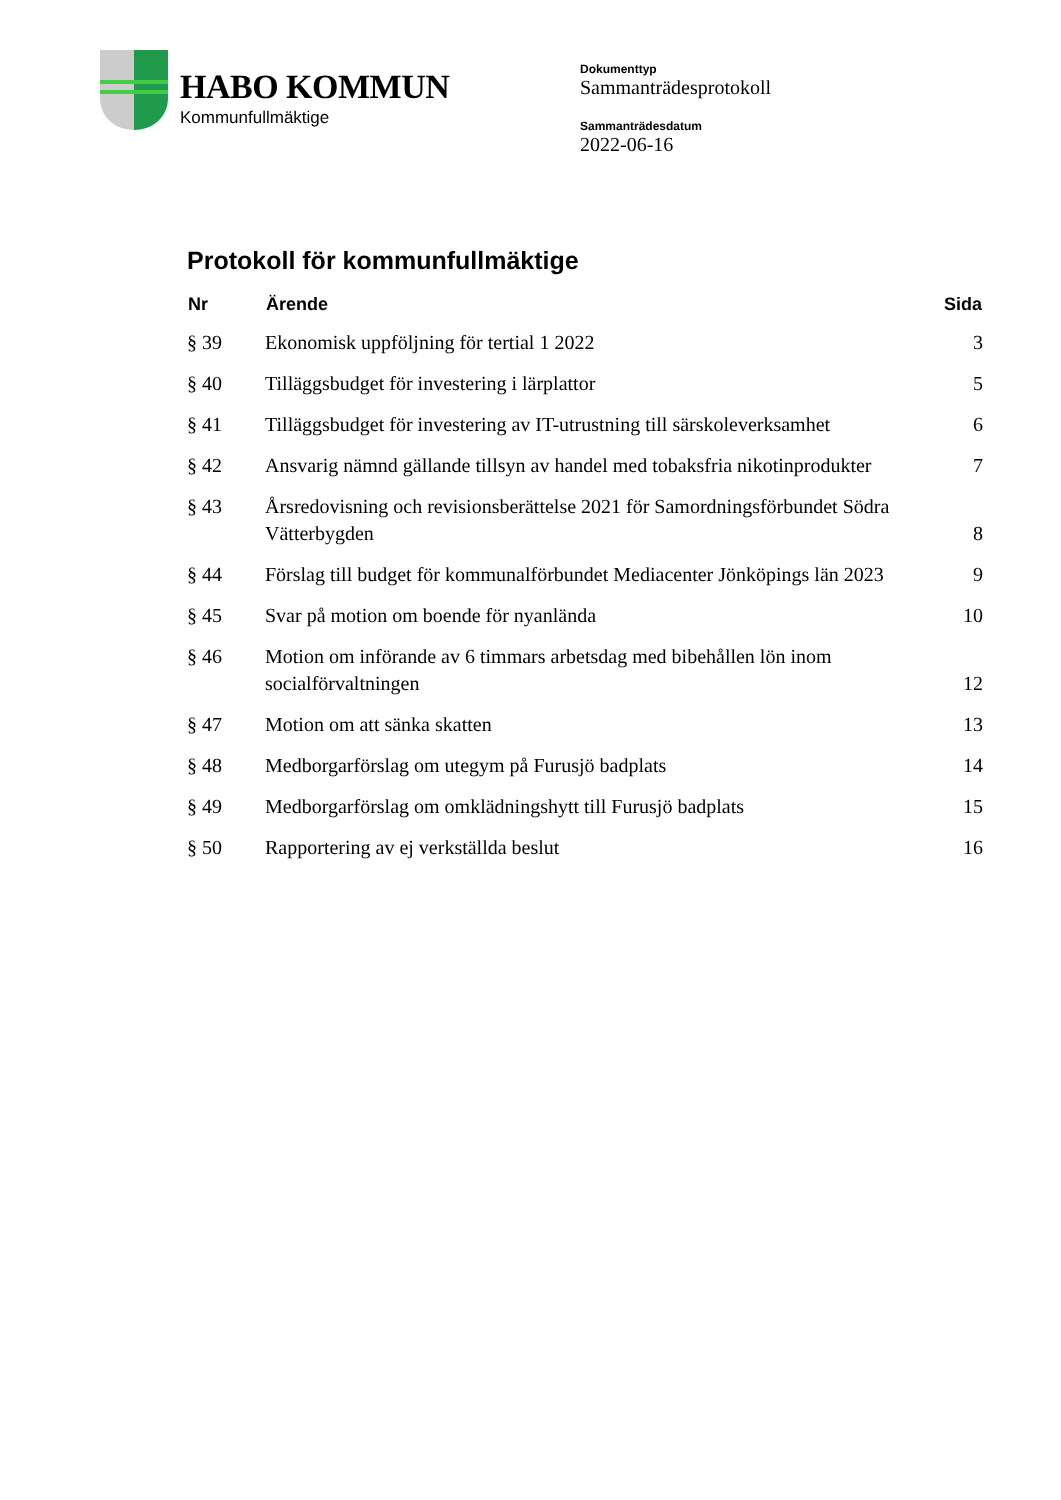HABO KOMMUN
Kommunfullmäktige
Dokumenttyp
Sammanträdesprotokoll
Sammanträdesdatum
2022-06-16
Protokoll för kommunfullmäktige
| Nr | Ärende | Sida |
| --- | --- | --- |
| § 39 | Ekonomisk uppföljning för tertial 1 2022 | 3 |
| § 40 | Tilläggsbudget för investering i lärplattor | 5 |
| § 41 | Tilläggsbudget för investering av IT-utrustning till särskoleverksamhet | 6 |
| § 42 | Ansvarig nämnd gällande tillsyn av handel med tobaksfria nikotinprodukter | 7 |
| § 43 | Årsredovisning och revisionsberättelse 2021 för Samordningsförbundet Södra Vätterbygden | 8 |
| § 44 | Förslag till budget för kommunalförbundet Mediacenter Jönköpings län 2023 | 9 |
| § 45 | Svar på motion om boende för nyanlända | 10 |
| § 46 | Motion om införande av 6 timmars arbetsdag med bibehållen lön inom socialförvaltningen | 12 |
| § 47 | Motion om att sänka skatten | 13 |
| § 48 | Medborgarförslag om utegym på Furusjö badplats | 14 |
| § 49 | Medborgarförslag om omklädningshytt till Furusjö badplats | 15 |
| § 50 | Rapportering av ej verkställda beslut | 16 |